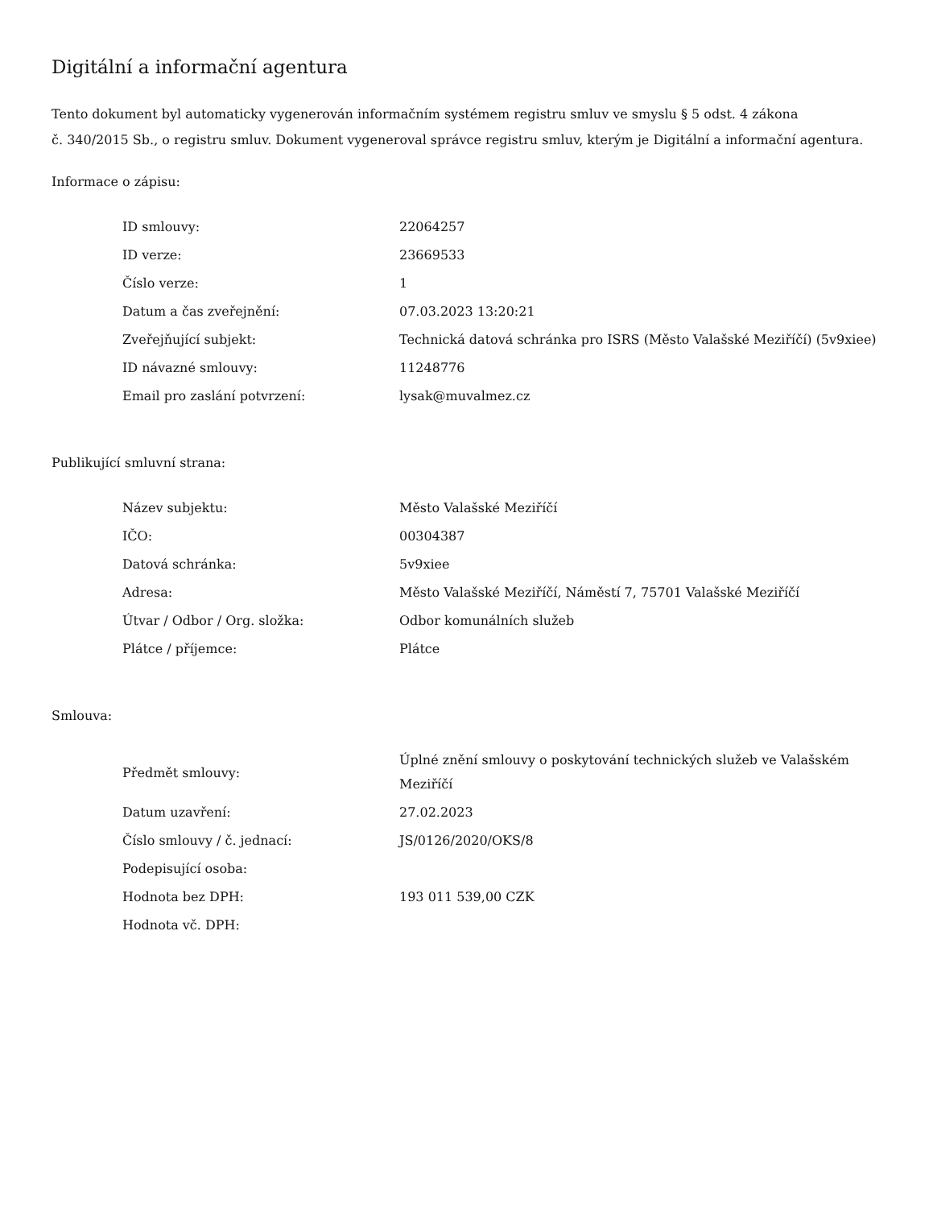Digitální a informační agentura
Tento dokument byl automaticky vygenerován informačním systémem registru smluv ve smyslu § 5 odst. 4 zákona
č. 340/2015 Sb., o registru smluv. Dokument vygeneroval správce registru smluv, kterým je Digitální a informační agentura.
Informace o zápisu:
| ID smlouvy: | 22064257 |
| ID verze: | 23669533 |
| Číslo verze: | 1 |
| Datum a čas zveřejnění: | 07.03.2023 13:20:21 |
| Zveřejňující subjekt: | Technická datová schránka pro ISRS (Město Valašské Meziříčí) (5v9xiee) |
| ID návazné smlouvy: | 11248776 |
| Email pro zaslání potvrzení: | lysak@muvalmez.cz |
Publikující smluvní strana:
| Název subjektu: | Město Valašské Meziříčí |
| IČO: | 00304387 |
| Datová schránka: | 5v9xiee |
| Adresa: | Město Valašské Meziříčí, Náměstí 7, 75701 Valašské Meziříčí |
| Útvar / Odbor / Org. složka: | Odbor komunálních služeb |
| Plátce / příjemce: | Plátce |
Smlouva:
| Předmět smlouvy: | Úplné znění smlouvy o poskytování technických služeb ve Valašském Meziříčí |
| Datum uzavření: | 27.02.2023 |
| Číslo smlouvy / č. jednací: | JS/0126/2020/OKS/8 |
| Podepisující osoba: | |
| Hodnota bez DPH: | 193 011 539,00 CZK |
| Hodnota vč. DPH: | |